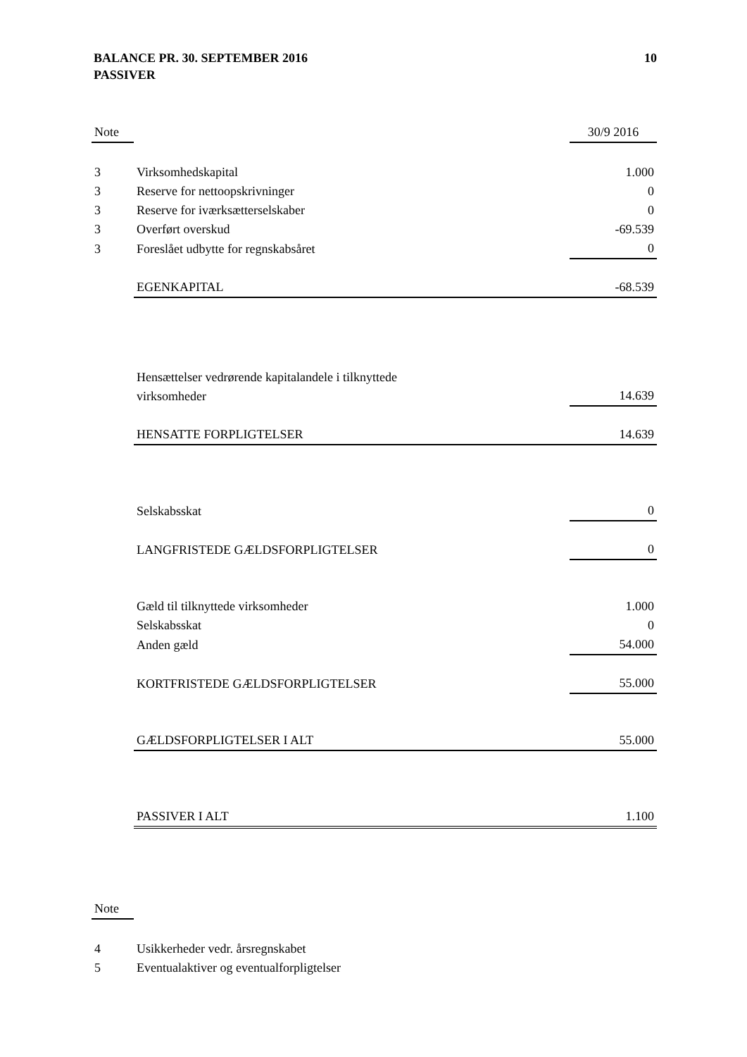BALANCE PR. 30. SEPTEMBER 2016
PASSIVER
10
| Note | | 30/9 2016 |
| --- | --- | --- |
| 3 | Virksomhedskapital | 1.000 |
| 3 | Reserve for nettoopskrivninger | 0 |
| 3 | Reserve for iværksætterselskaber | 0 |
| 3 | Overført overskud | -69.539 |
| 3 | Foreslået udbytte for regnskabsåret | 0 |
| | EGENKAPITAL | -68.539 |
| | Hensættelser vedrørende kapitalandele i tilknyttede virksomheder | 14.639 |
| | HENSATTE FORPLIGTELSER | 14.639 |
| | Selskabsskat | 0 |
| | LANGFRISTEDE GÆLDSFORPLIGTELSER | 0 |
| | Gæld til tilknyttede virksomheder | 1.000 |
| | Selskabsskat | 0 |
| | Anden gæld | 54.000 |
| | KORTFRISTEDE GÆLDSFORPLIGTELSER | 55.000 |
| | GÆLDSFORPLIGTELSER I ALT | 55.000 |
| | PASSIVER I ALT | 1.100 |
| Note | |
| --- | --- |
| 4 | Usikkerheder vedr. årsregnskabet |
| 5 | Eventualaktiver og eventualforpligtelser |